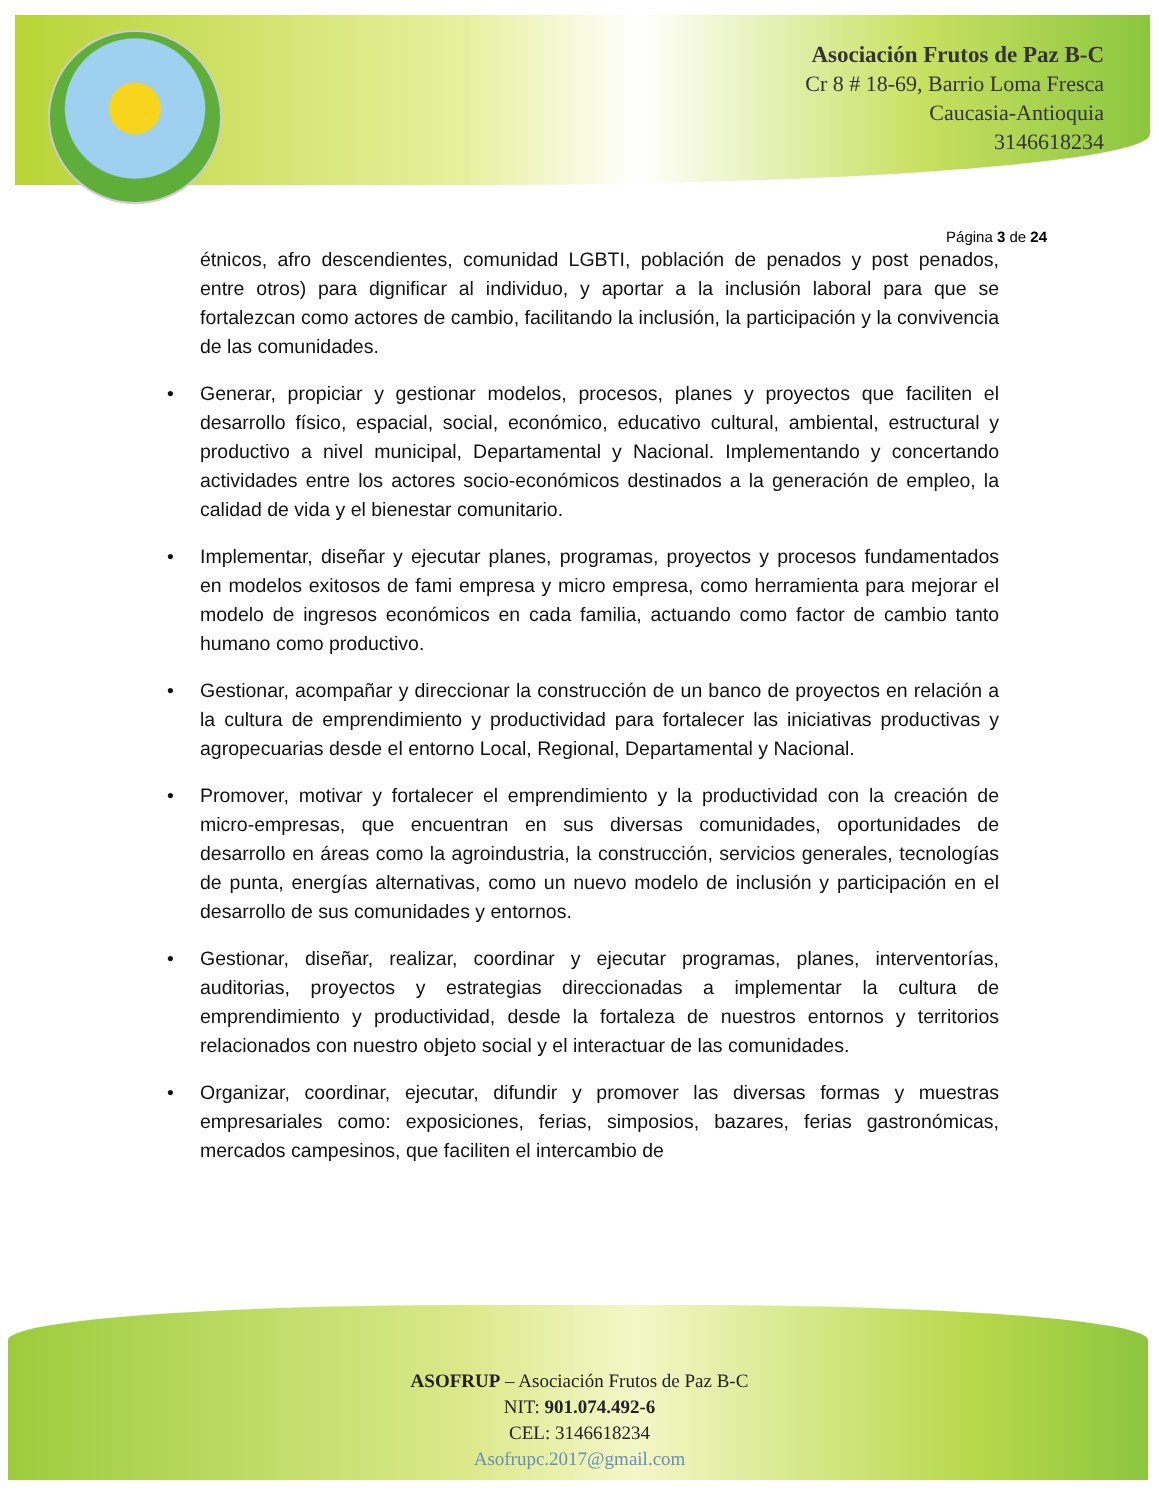Asociación Frutos de Paz B-C
Cr 8 # 18-69, Barrio Loma Fresca
Caucasia-Antioquia
3146618234
Página 3 de 24
étnicos, afro descendientes, comunidad LGBTI, población de penados y post penados, entre otros) para dignificar al individuo, y aportar a la inclusión laboral para que se fortalezcan como actores de cambio, facilitando la inclusión, la participación y la convivencia de las comunidades.
• Generar, propiciar y gestionar modelos, procesos, planes y proyectos que faciliten el desarrollo físico, espacial, social, económico, educativo cultural, ambiental, estructural y productivo a nivel municipal, Departamental y Nacional. Implementando y concertando actividades entre los actores socio-económicos destinados a la generación de empleo, la calidad de vida y el bienestar comunitario.
• Implementar, diseñar y ejecutar planes, programas, proyectos y procesos fundamentados en modelos exitosos de fami empresa y micro empresa, como herramienta para mejorar el modelo de ingresos económicos en cada familia, actuando como factor de cambio tanto humano como productivo.
• Gestionar, acompañar y direccionar la construcción de un banco de proyectos en relación a la cultura de emprendimiento y productividad para fortalecer las iniciativas productivas y agropecuarias desde el entorno Local, Regional, Departamental y Nacional.
• Promover, motivar y fortalecer el emprendimiento y la productividad con la creación de micro-empresas, que encuentran en sus diversas comunidades, oportunidades de desarrollo en áreas como la agroindustria, la construcción, servicios generales, tecnologías de punta, energías alternativas, como un nuevo modelo de inclusión y participación en el desarrollo de sus comunidades y entornos.
• Gestionar, diseñar, realizar, coordinar y ejecutar programas, planes, interventorías, auditorias, proyectos y estrategias direccionadas a implementar la cultura de emprendimiento y productividad, desde la fortaleza de nuestros entornos y territorios relacionados con nuestro objeto social y el interactuar de las comunidades.
• Organizar, coordinar, ejecutar, difundir y promover las diversas formas y muestras empresariales como: exposiciones, ferias, simposios, bazares, ferias gastronómicas, mercados campesinos, que faciliten el intercambio de
ASOFRUP – Asociación Frutos de Paz B-C
NIT: 901.074.492-6
CEL: 3146618234
Asofrupc.2017@gmail.com